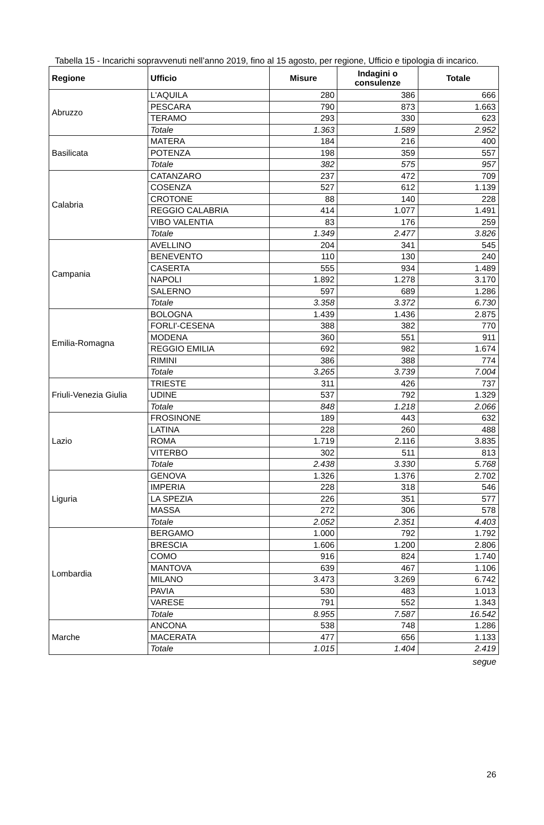Tabella 15 - Incarichi sopravvenuti nell’anno 2019, fino al 15 agosto, per regione, Ufficio e tipologia di incarico.
| Regione | Ufficio | Misure | Indagini o consulenze | Totale |
| --- | --- | --- | --- | --- |
| Abruzzo | L'AQUILA | 280 | 386 | 666 |
| | PESCARA | 790 | 873 | 1.663 |
| | TERAMO | 293 | 330 | 623 |
| | Totale | 1.363 | 1.589 | 2.952 |
| Basilicata | MATERA | 184 | 216 | 400 |
| | POTENZA | 198 | 359 | 557 |
| | Totale | 382 | 575 | 957 |
| Calabria | CATANZARO | 237 | 472 | 709 |
| | COSENZA | 527 | 612 | 1.139 |
| | CROTONE | 88 | 140 | 228 |
| | REGGIO CALABRIA | 414 | 1.077 | 1.491 |
| | VIBO VALENTIA | 83 | 176 | 259 |
| | Totale | 1.349 | 2.477 | 3.826 |
| Campania | AVELLINO | 204 | 341 | 545 |
| | BENEVENTO | 110 | 130 | 240 |
| | CASERTA | 555 | 934 | 1.489 |
| | NAPOLI | 1.892 | 1.278 | 3.170 |
| | SALERNO | 597 | 689 | 1.286 |
| | Totale | 3.358 | 3.372 | 6.730 |
| Emilia-Romagna | BOLOGNA | 1.439 | 1.436 | 2.875 |
| | FORLI'-CESENA | 388 | 382 | 770 |
| | MODENA | 360 | 551 | 911 |
| | REGGIO EMILIA | 692 | 982 | 1.674 |
| | RIMINI | 386 | 388 | 774 |
| | Totale | 3.265 | 3.739 | 7.004 |
| Friuli-Venezia Giulia | TRIESTE | 311 | 426 | 737 |
| | UDINE | 537 | 792 | 1.329 |
| | Totale | 848 | 1.218 | 2.066 |
| Lazio | FROSINONE | 189 | 443 | 632 |
| | LATINA | 228 | 260 | 488 |
| | ROMA | 1.719 | 2.116 | 3.835 |
| | VITERBO | 302 | 511 | 813 |
| | Totale | 2.438 | 3.330 | 5.768 |
| Liguria | GENOVA | 1.326 | 1.376 | 2.702 |
| | IMPERIA | 228 | 318 | 546 |
| | LA SPEZIA | 226 | 351 | 577 |
| | MASSA | 272 | 306 | 578 |
| | Totale | 2.052 | 2.351 | 4.403 |
| Lombardia | BERGAMO | 1.000 | 792 | 1.792 |
| | BRESCIA | 1.606 | 1.200 | 2.806 |
| | COMO | 916 | 824 | 1.740 |
| | MANTOVA | 639 | 467 | 1.106 |
| | MILANO | 3.473 | 3.269 | 6.742 |
| | PAVIA | 530 | 483 | 1.013 |
| | VARESE | 791 | 552 | 1.343 |
| | Totale | 8.955 | 7.587 | 16.542 |
| Marche | ANCONA | 538 | 748 | 1.286 |
| | MACERATA | 477 | 656 | 1.133 |
| | Totale | 1.015 | 1.404 | 2.419 |
segue
26